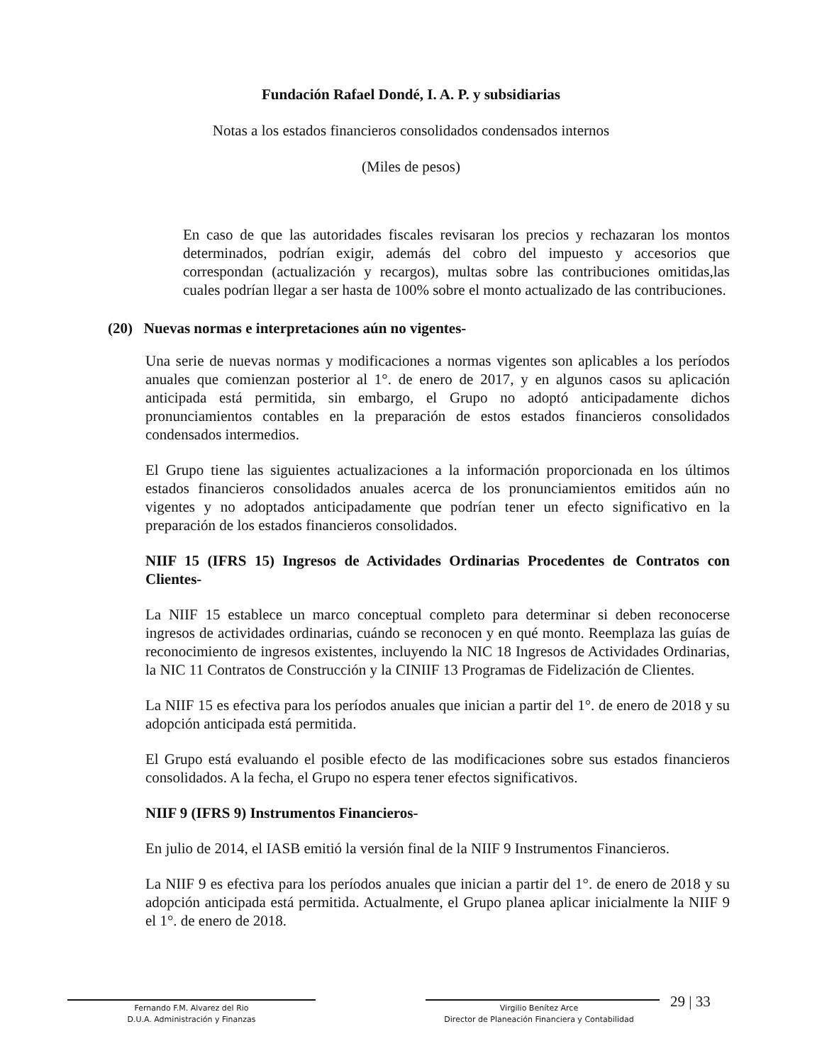Fundación Rafael Dondé, I. A. P. y subsidiarias
Notas a los estados financieros consolidados condensados internos
(Miles de pesos)
En caso de que las autoridades fiscales revisaran los precios y rechazaran los montos determinados, podrían exigir, además del cobro del impuesto y accesorios que correspondan (actualización y recargos), multas sobre las contribuciones omitidas,las cuales podrían llegar a ser hasta de 100% sobre el monto actualizado de las contribuciones.
(20) Nuevas normas e interpretaciones aún no vigentes-
Una serie de nuevas normas y modificaciones a normas vigentes son aplicables a los períodos anuales que comienzan posterior al 1°. de enero de 2017, y en algunos casos su aplicación anticipada está permitida, sin embargo, el Grupo no adoptó anticipadamente dichos pronunciamientos contables en la preparación de estos estados financieros consolidados condensados intermedios.
El Grupo tiene las siguientes actualizaciones a la información proporcionada en los últimos estados financieros consolidados anuales acerca de los pronunciamientos emitidos aún no vigentes y no adoptados anticipadamente que podrían tener un efecto significativo en la preparación de los estados financieros consolidados.
NIIF 15 (IFRS 15) Ingresos de Actividades Ordinarias Procedentes de Contratos con Clientes-
La NIIF 15 establece un marco conceptual completo para determinar si deben reconocerse ingresos de actividades ordinarias, cuándo se reconocen y en qué monto. Reemplaza las guías de reconocimiento de ingresos existentes, incluyendo la NIC 18 Ingresos de Actividades Ordinarias, la NIC 11 Contratos de Construcción y la CINIIF 13 Programas de Fidelización de Clientes.
La NIIF 15 es efectiva para los períodos anuales que inician a partir del 1°. de enero de 2018 y su adopción anticipada está permitida.
El Grupo está evaluando el posible efecto de las modificaciones sobre sus estados financieros consolidados. A la fecha, el Grupo no espera tener efectos significativos.
NIIF 9 (IFRS 9) Instrumentos Financieros-
En julio de 2014, el IASB emitió la versión final de la NIIF 9 Instrumentos Financieros.
La NIIF 9 es efectiva para los períodos anuales que inician a partir del 1°. de enero de 2018 y su adopción anticipada está permitida. Actualmente, el Grupo planea aplicar inicialmente la NIIF 9 el 1°. de enero de 2018.
Fernando F.M. Alvarez del Rio
D.U.A. Administración y Finanzas
Virgilio Benítez Arce
Director de Planeación Financiera y Contabilidad
29 | 33